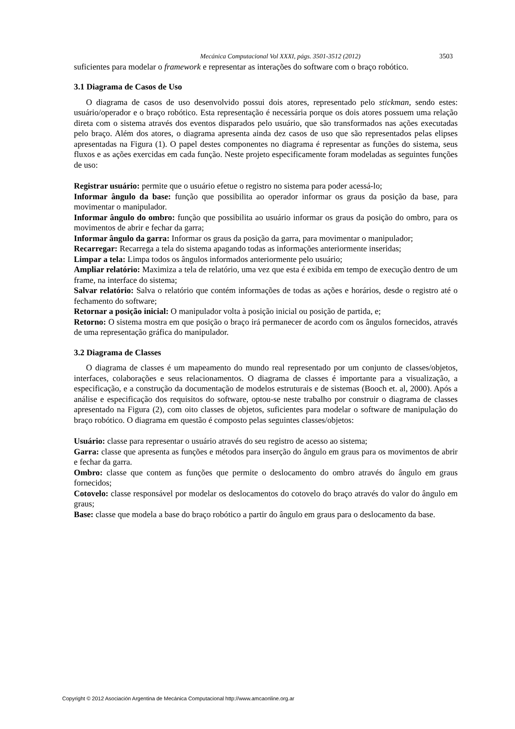Mecánica Computacional Vol XXXI, págs. 3501-3512 (2012) 3503
suficientes para modelar o framework e representar as interações do software com o braço robótico.
3.1 Diagrama de Casos de Uso
O diagrama de casos de uso desenvolvido possui dois atores, representado pelo stickman, sendo estes: usuário/operador e o braço robótico. Esta representação é necessária porque os dois atores possuem uma relação direta com o sistema através dos eventos disparados pelo usuário, que são transformados nas ações executadas pelo braço. Além dos atores, o diagrama apresenta ainda dez casos de uso que são representados pelas elipses apresentadas na Figura (1). O papel destes componentes no diagrama é representar as funções do sistema, seus fluxos e as ações exercidas em cada função. Neste projeto especificamente foram modeladas as seguintes funções de uso:
Registrar usuário: permite que o usuário efetue o registro no sistema para poder acessá-lo;
Informar ângulo da base: função que possibilita ao operador informar os graus da posição da base, para movimentar o manipulador.
Informar ângulo do ombro: função que possibilita ao usuário informar os graus da posição do ombro, para os movimentos de abrir e fechar da garra;
Informar ângulo da garra: Informar os graus da posição da garra, para movimentar o manipulador;
Recarregar: Recarrega a tela do sistema apagando todas as informações anteriormente inseridas;
Limpar a tela: Limpa todos os ângulos informados anteriormente pelo usuário;
Ampliar relatório: Maximiza a tela de relatório, uma vez que esta é exibida em tempo de execução dentro de um frame, na interface do sistema;
Salvar relatório: Salva o relatório que contém informações de todas as ações e horários, desde o registro até o fechamento do software;
Retornar a posição inicial: O manipulador volta à posição inicial ou posição de partida, e;
Retorno: O sistema mostra em que posição o braço irá permanecer de acordo com os ângulos fornecidos, através de uma representação gráfica do manipulador.
3.2 Diagrama de Classes
O diagrama de classes é um mapeamento do mundo real representado por um conjunto de classes/objetos, interfaces, colaborações e seus relacionamentos. O diagrama de classes é importante para a visualização, a especificação, e a construção da documentação de modelos estruturais e de sistemas (Booch et. al, 2000). Após a análise e especificação dos requisitos do software, optou-se neste trabalho por construir o diagrama de classes apresentado na Figura (2), com oito classes de objetos, suficientes para modelar o software de manipulação do braço robótico. O diagrama em questão é composto pelas seguintes classes/objetos:
Usuário: classe para representar o usuário através do seu registro de acesso ao sistema;
Garra: classe que apresenta as funções e métodos para inserção do ângulo em graus para os movimentos de abrir e fechar da garra.
Ombro: classe que contem as funções que permite o deslocamento do ombro através do ângulo em graus fornecidos;
Cotovelo: classe responsável por modelar os deslocamentos do cotovelo do braço através do valor do ângulo em graus;
Base: classe que modela a base do braço robótico a partir do ângulo em graus para o deslocamento da base.
Copyright © 2012 Asociación Argentina de Mecánica Computacional http://www.amcaonline.org.ar